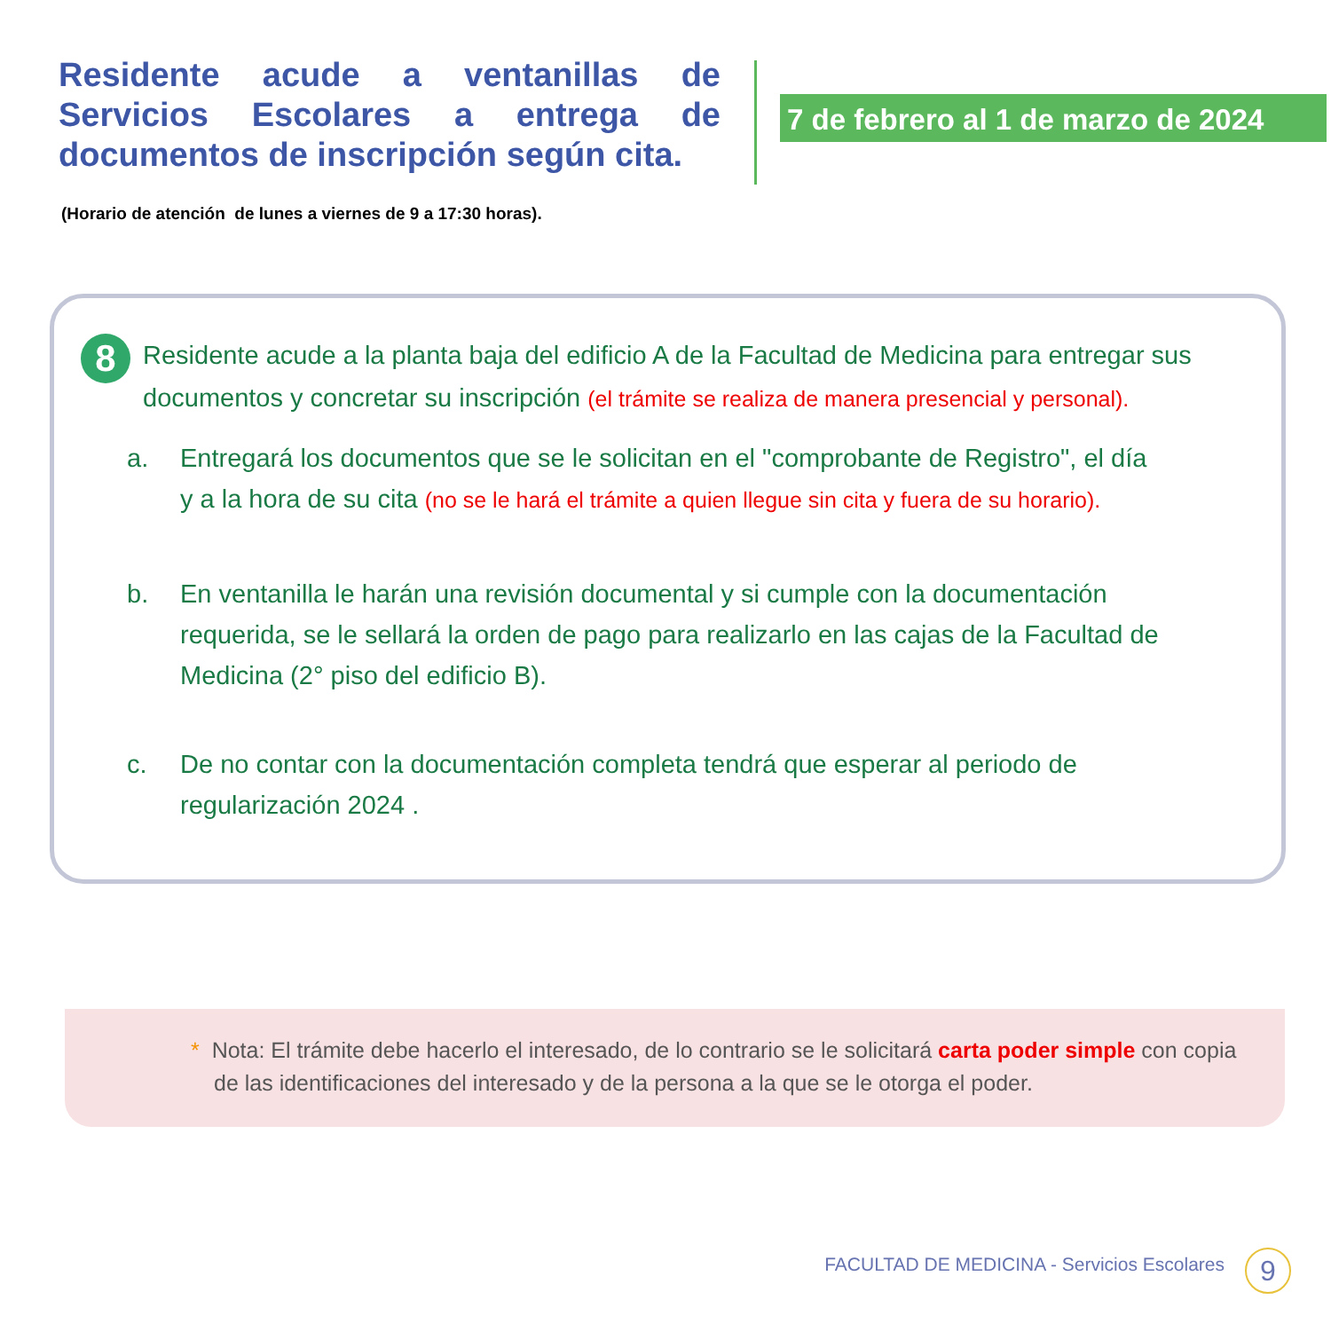Residente acude a ventanillas de Servicios Escolares a entrega de documentos de inscripción según cita.
7 de febrero al 1 de marzo de 2024
(Horario de atención de lunes a viernes de 9 a 17:30 horas).
8
Residente acude a la planta baja del edificio A de la Facultad de Medicina para entregar sus documentos y concretar su inscripción (el trámite se realiza de manera presencial y personal).
a. Entregará los documentos que se le solicitan en el "comprobante de Registro", el día y a la hora de su cita (no se le hará el trámite a quien llegue sin cita y fuera de su horario).
b. En ventanilla le harán una revisión documental y si cumple con la documentación requerida, se le sellará la orden de pago para realizarlo en las cajas de la Facultad de Medicina (2° piso del edificio B).
c. De no contar con la documentación completa tendrá que esperar al periodo de regularización 2024 .
* Nota: El trámite debe hacerlo el interesado, de lo contrario se le solicitará carta poder simple con copia de las identificaciones del interesado y de la persona a la que se le otorga el poder.
FACULTAD DE MEDICINA - Servicios Escolares
9